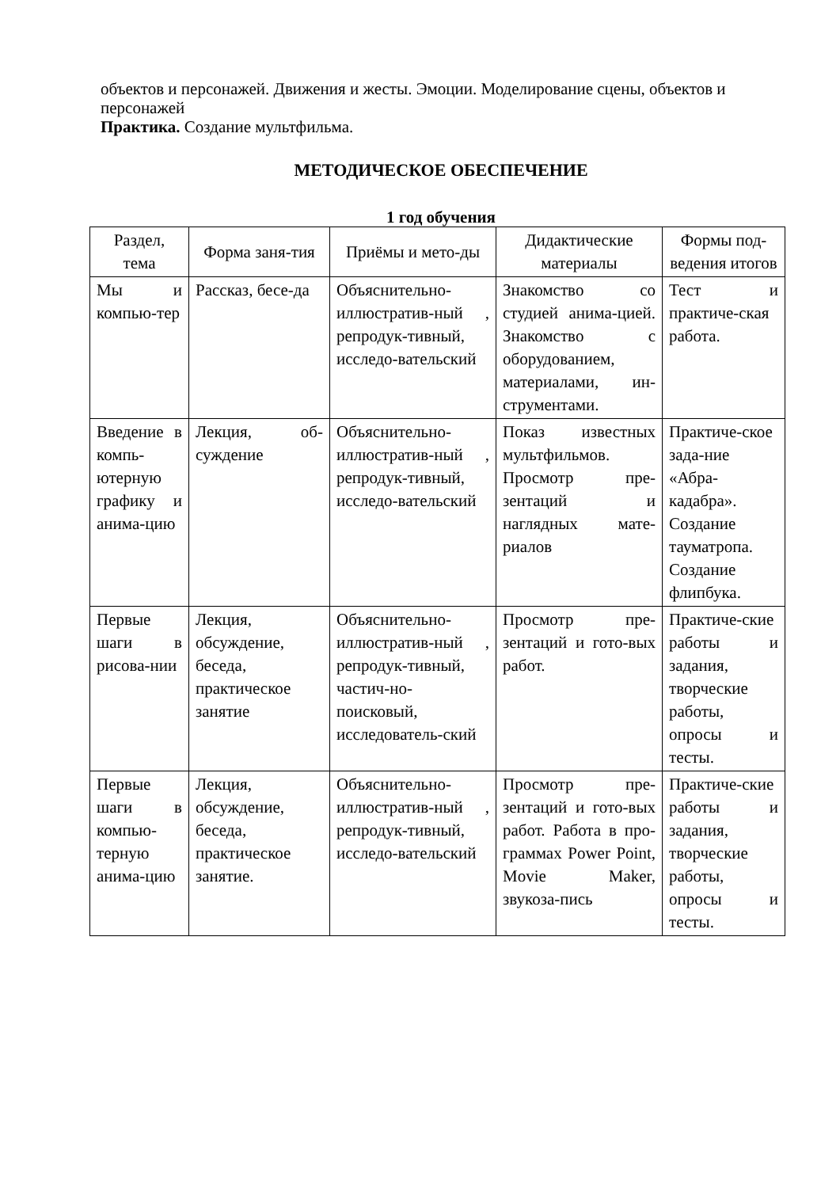объектов и персонажей. Движения и жесты. Эмоции. Моделирование сцены, объектов и персонажей
Практика. Создание мультфильма.
МЕТОДИЧЕСКОЕ ОБЕСПЕЧЕНИЕ
1 год обучения
| Раздел, тема | Форма заня-тия | Приёмы и мето-ды | Дидактические материалы | Формы под-ведения итогов |
| --- | --- | --- | --- | --- |
| Мы и компью-тер | Рассказ, бесе-да | Объяснительно-иллюстратив-ный , репродук-тивный, исследо-вательский | Знакомство со студией анима-цией. Знакомство с оборудованием, материалами, ин-струментами. | Тест и практиче-ская работа. |
| Введение в компь-ютерную графику и анима-цию | Лекция, об-суждение | Объяснительно-иллюстратив-ный , репродук-тивный, исследо-вательский | Показ известных мультфильмов. Просмотр пре-зентаций и наглядных мате-риалов | Практиче-ское зада-ние «Абра-кадабра». Создание тауматропа. Создание флипбука. |
| Первые шаги в рисова-нии | Лекция, обсуждение, беседа, практическое занятие | Объяснительно-иллюстратив-ный , репродук-тивный, частич-но-поисковый, исследователь-ский | Просмотр пре-зентаций и гото-вых работ. | Практиче-ские работы и задания, творческие работы, опросы и тесты. |
| Первые шаги в компью-терную анима-цию | Лекция, обсуждение, беседа, практическое занятие. | Объяснительно-иллюстратив-ный , репродук-тивный, исследо-вательский | Просмотр пре-зентаций и гото-вых работ. Работа в про-граммах Power Point, Movie Maker, звукоза-пись | Практиче-ские работы и задания, творческие работы, опросы и тесты. |